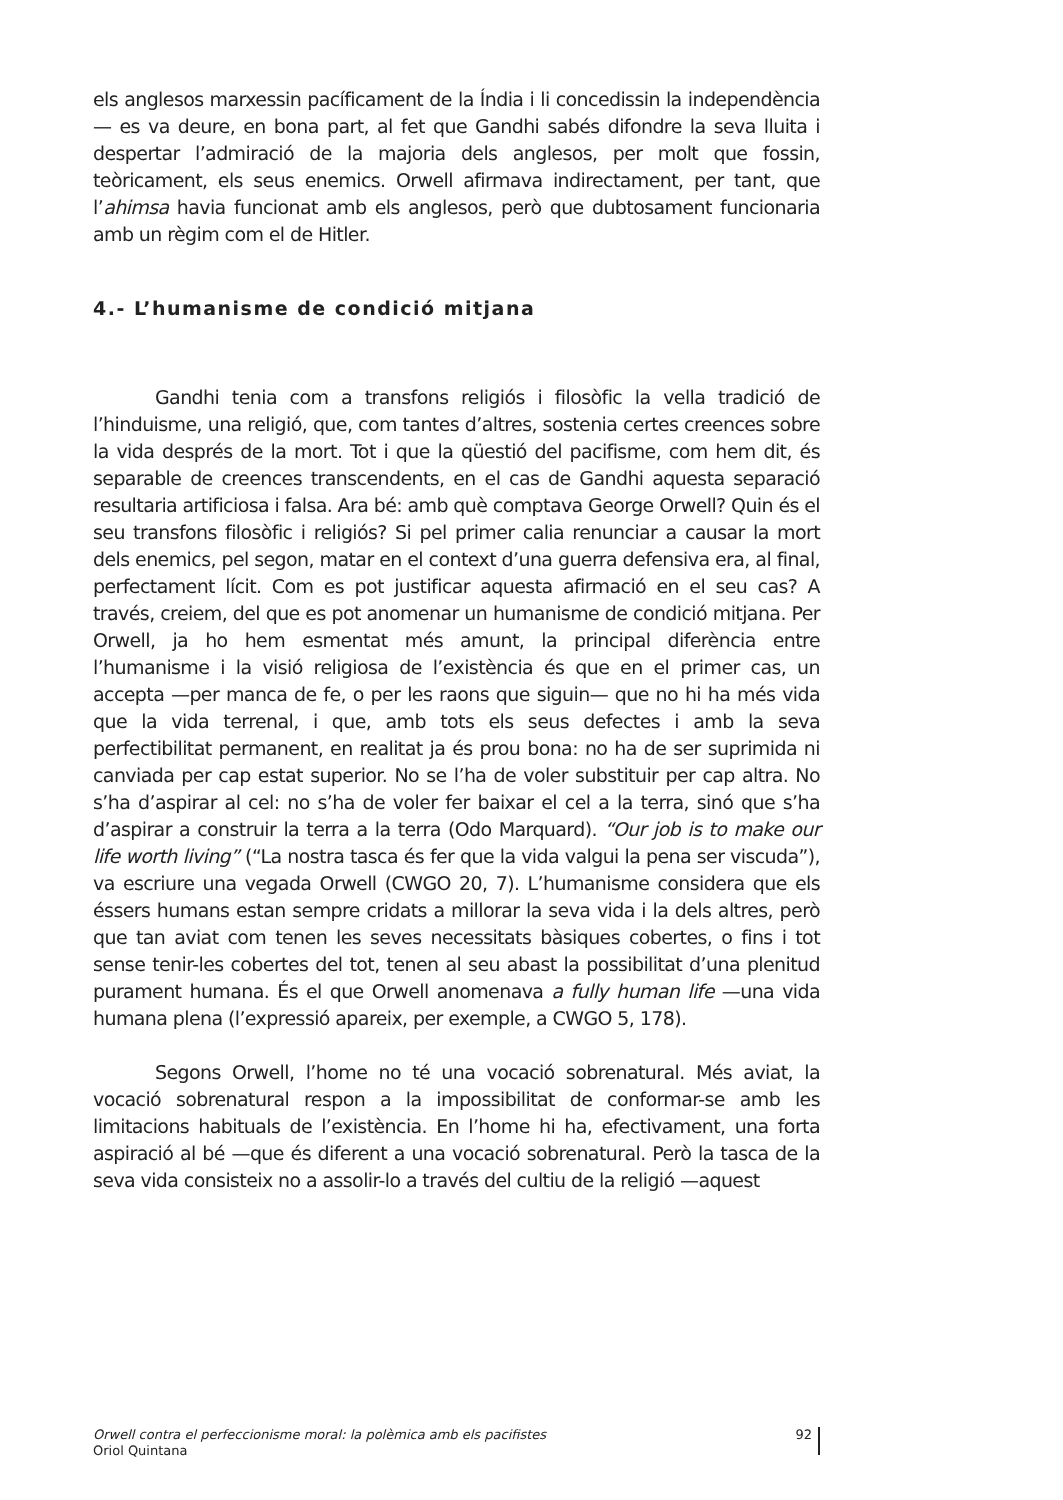els anglesos marxessin pacíficament de la Índia i li concedissin la independència— es va deure, en bona part, al fet que Gandhi sabés difondre la seva lluita i despertar l’admiració de la majoria dels anglesos, per molt que fossin, teòricament, els seus enemics. Orwell afirmava indirectament, per tant, que l’ahimsa havia funcionat amb els anglesos, però que dubtosament funcionaria amb un règim com el de Hitler.
4.- L’humanisme de condició mitjana
Gandhi tenia com a transfons religiós i filosòfic la vella tradició de l’hinduisme, una religió, que, com tantes d’altres, sostenia certes creences sobre la vida després de la mort. Tot i que la qüestió del pacifisme, com hem dit, és separable de creences transcendents, en el cas de Gandhi aquesta separació resultaria artificiosa i falsa. Ara bé: amb què comptava George Orwell? Quin és el seu transfons filosòfic i religiós? Si pel primer calia renunciar a causar la mort dels enemics, pel segon, matar en el context d’una guerra defensiva era, al final, perfectament lícit. Com es pot justificar aquesta afirmació en el seu cas? A través, creiem, del que es pot anomenar un humanisme de condició mitjana. Per Orwell, ja ho hem esmentat més amunt, la principal diferència entre l’humanisme i la visió religiosa de l’existència és que en el primer cas, un accepta —per manca de fe, o per les raons que siguin— que no hi ha més vida que la vida terrenal, i que, amb tots els seus defectes i amb la seva perfectibilitat permanent, en realitat ja és prou bona: no ha de ser suprimida ni canviada per cap estat superior. No se l’ha de voler substituir per cap altra. No s’ha d’aspirar al cel: no s’ha de voler fer baixar el cel a la terra, sinó que s’ha d’aspirar a construir la terra a la terra (Odo Marquard). “Our job is to make our life worth living” (“La nostra tasca és fer que la vida valgui la pena ser viscuda”), va escriure una vegada Orwell (CWGO 20, 7). L’humanisme considera que els éssers humans estan sempre cridats a millorar la seva vida i la dels altres, però que tan aviat com tenen les seves necessitats bàsiques cobertes, o fins i tot sense tenir-les cobertes del tot, tenen al seu abast la possibilitat d’una plenitud purament humana. És el que Orwell anomenava a fully human life —una vida humana plena (l’expressió apareix, per exemple, a CWGO 5, 178).
Segons Orwell, l’home no té una vocació sobrenatural. Més aviat, la vocació sobrenatural respon a la impossibilitat de conformar-se amb les limitacions habituals de l’existència. En l’home hi ha, efectivament, una forta aspiració al bé —que és diferent a una vocació sobrenatural. Però la tasca de la seva vida consisteix no a assolir-lo a través del cultiu de la religió —aquest
Orwell contra el perfeccionisme moral: la polèmica amb els pacifistes
Oriol Quintana
92